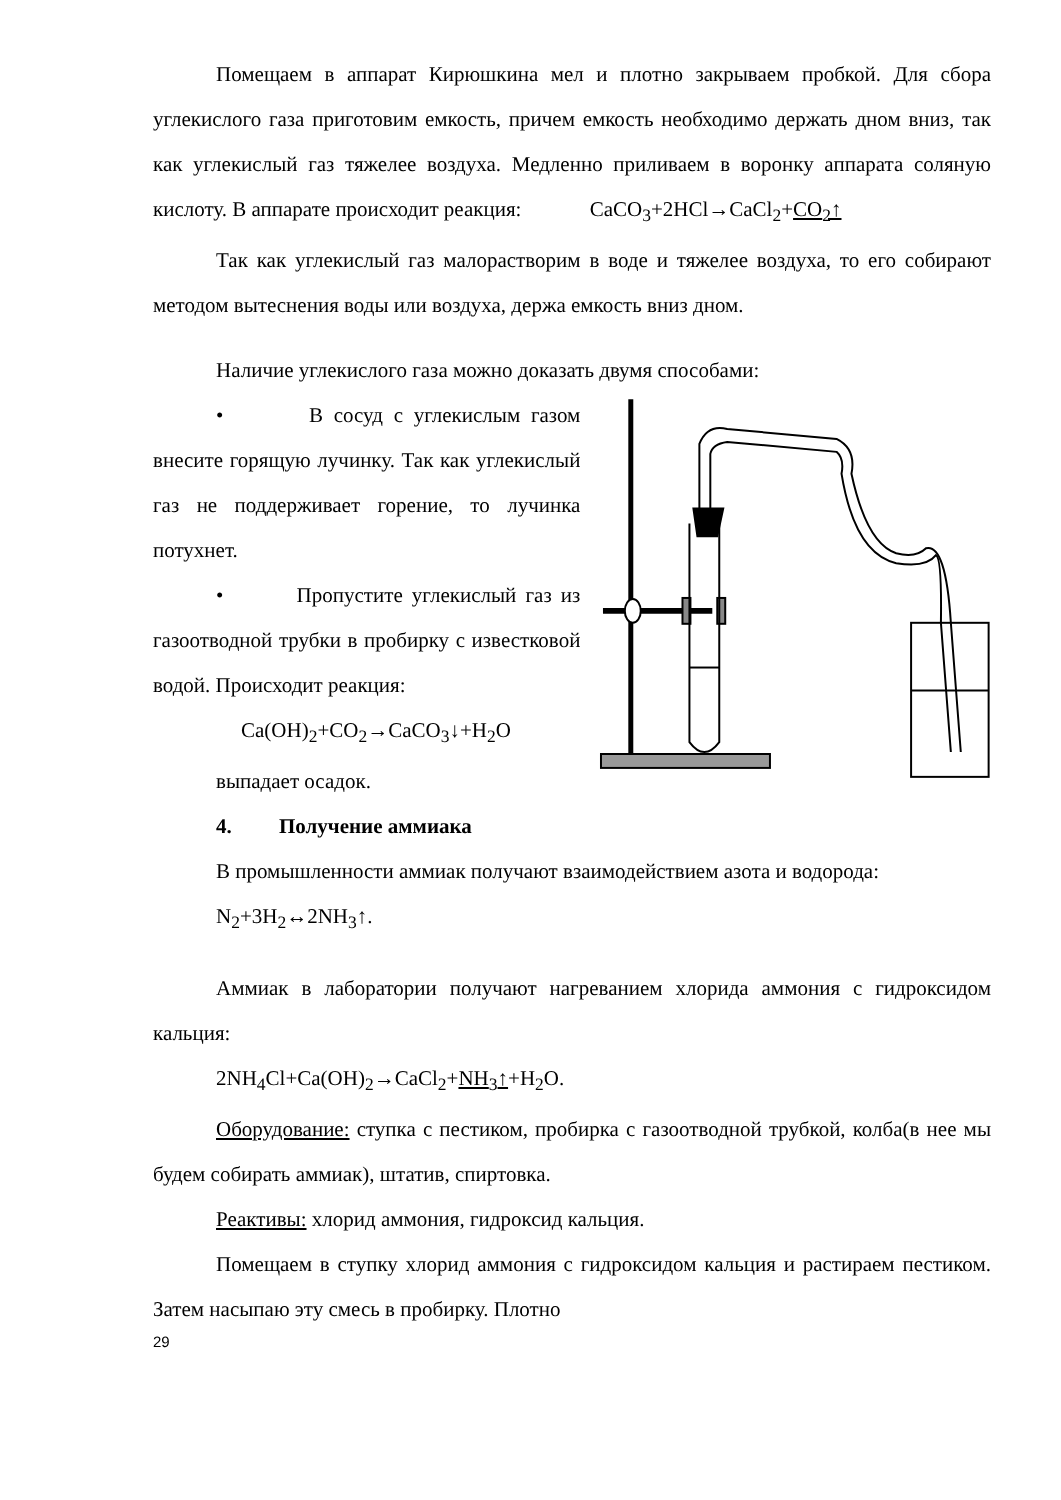Помещаем в аппарат Кирюшкина мел и плотно закрываем пробкой. Для сбора углекислого газа приготовим емкость, причем емкость необходимо держать дном вниз, так как углекислый газ тяжелее воздуха. Медленно приливаем в воронку аппарата соляную кислоту. В аппарате происходит реакция: CaCO<sub>3</sub>+2HCl→CaCl<sub>2</sub>+CO<sub>2</sub>↑
Так как углекислый газ малорастворим в воде и тяжелее воздуха, то его собирают методом вытеснения воды или воздуха, держа емкость вниз дном.
Наличие углекислого газа можно доказать двумя способами:
• В сосуд с углекислым газом внесите горящую лучинку. Так как углекислый газ не поддерживает горение, то лучинка потухнет.
• Пропустите углекислый газ из газоотводной трубки в пробирку с известковой водой. Происходит реакция:
Ca(OH)<sub>2</sub>+CO<sub>2</sub>→CaCO<sub>3</sub>↓+H<sub>2</sub>O
выпадает осадок.
4. Получение аммиака
В промышленности аммиак получают взаимодействием азота и водорода:
N<sub>2</sub>+3H<sub>2</sub>↔2NH<sub>3</sub>↑.
Аммиак в лаборатории получают нагреванием хлорида аммония с гидроксидом кальция:
2NH<sub>4</sub>Cl+Ca(OH)<sub>2</sub>→CaCl<sub>2</sub>+NH<sub>3</sub>↑+H<sub>2</sub>O.
Оборудование: ступка с пестиком, пробирка с газоотводной трубкой, колба(в нее мы будем собирать аммиак), штатив, спиртовка.
Реактивы: хлорид аммония, гидроксид кальция.
Помещаем в ступку хлорид аммония с гидроксидом кальция и растираем пестиком. Затем насыпаю эту смесь в пробирку. Плотно
29